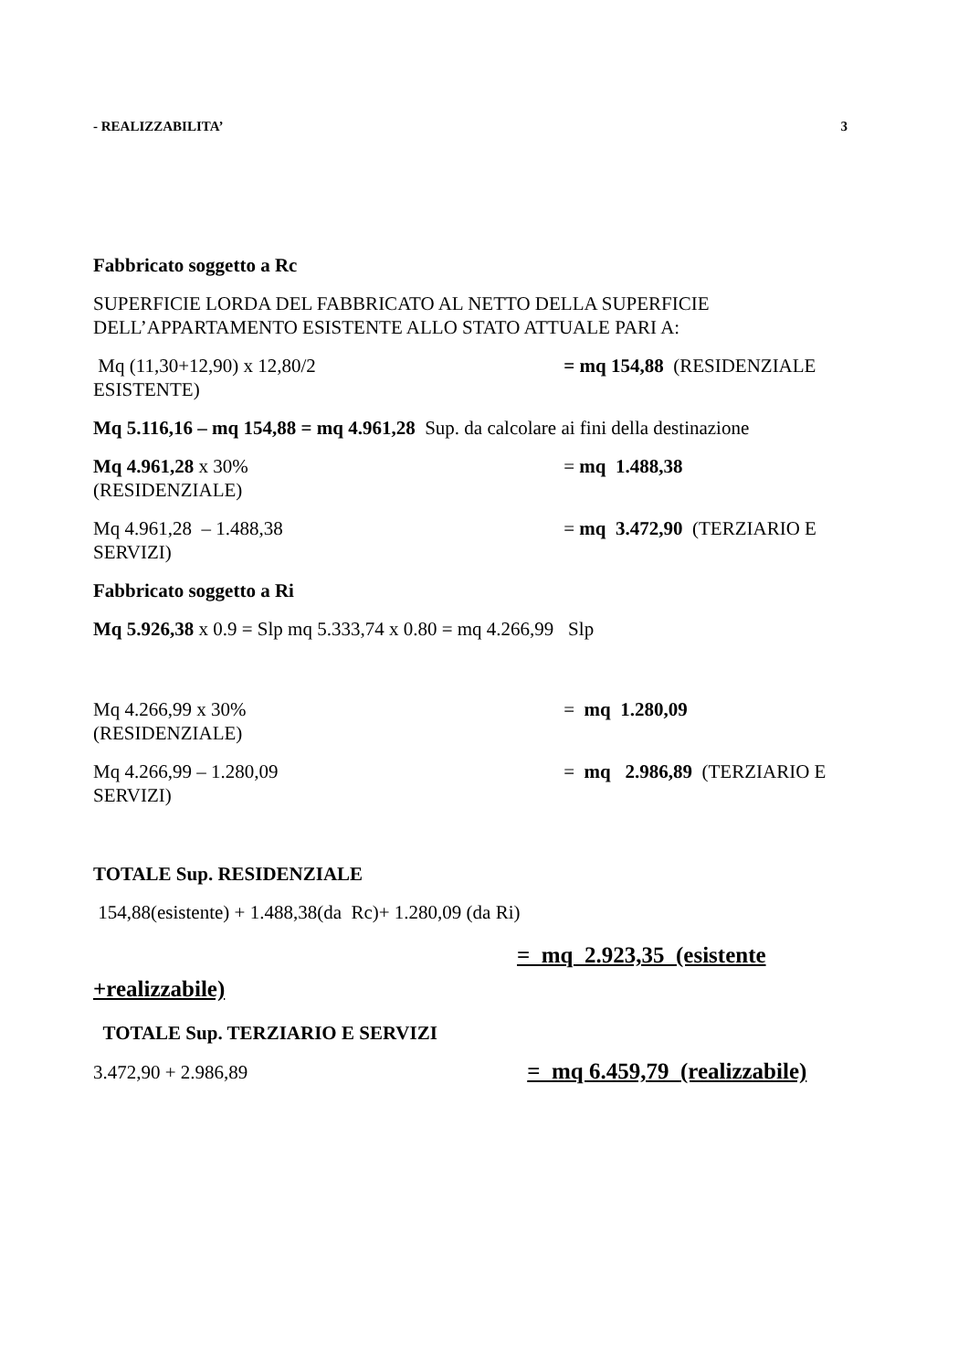- REALIZZABILITA’ 3
Fabbricato soggetto a Rc
SUPERFICIE LORDA DEL FABBRICATO AL NETTO DELLA SUPERFICIE DELL’APPARTAMENTO ESISTENTE ALLO STATO ATTUALE PARI A:
Mq (11,30+12,90) x 12,80/2 = mq 154,88 (RESIDENZIALE ESISTENTE)
Mq 5.116,16 – mq 154,88 = mq 4.961,28 Sup. da calcolare ai fini della destinazione
Mq 4.961,28 x 30% = mq 1.488,38
(RESIDENZIALE)
Mq 4.961,28 – 1.488,38 = mq 3.472,90 (TERZIARIO E SERVIZI)
Fabbricato soggetto a Ri
Mq 5.926,38 x 0.9 = Slp mq 5.333,74 x 0.80 = mq 4.266,99 Slp
Mq 4.266,99 x 30% = mq 1.280,09
(RESIDENZIALE)
Mq 4.266,99 – 1.280,09 = mq 2.986,89 (TERZIARIO E SERVIZI)
TOTALE Sup. RESIDENZIALE
154,88(esistente) + 1.488,38(da Rc)+ 1.280,09 (da Ri)
= mq 2.923,35 (esistente +realizzabile)
TOTALE Sup. TERZIARIO E SERVIZI
3.472,90 + 2.986,89 = mq 6.459,79 (realizzabile)